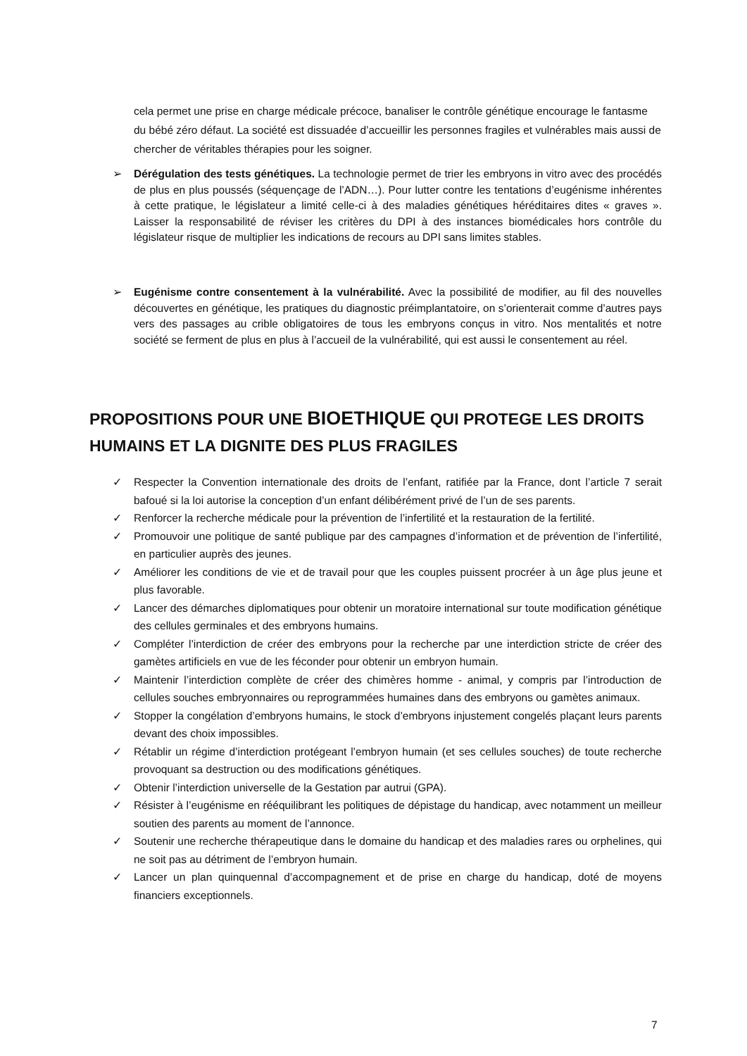cela permet une prise en charge médicale précoce, banaliser le contrôle génétique encourage le fantasme du bébé zéro défaut. La société est dissuadée d’accueillir les personnes fragiles et vulnérables mais aussi de chercher de véritables thérapies pour les soigner.
➢ Dérégulation des tests génétiques. La technologie permet de trier les embryons in vitro avec des procédés de plus en plus poussés (séquençage de l’ADN…). Pour lutter contre les tentations d’eugénisme inhérentes à cette pratique, le législateur a limité celle-ci à des maladies génétiques héréditaires dites « graves ». Laisser la responsabilité de réviser les critères du DPI à des instances biomédicales hors contrôle du législateur risque de multiplier les indications de recours au DPI sans limites stables.
➢ Eugénisme contre consentement à la vulnérabilité. Avec la possibilité de modifier, au fil des nouvelles découvertes en génétique, les pratiques du diagnostic préimplantatoire, on s’orienterait comme d’autres pays vers des passages au crible obligatoires de tous les embryons conçus in vitro. Nos mentalités et notre société se ferment de plus en plus à l’accueil de la vulnérabilité, qui est aussi le consentement au réel.
PROPOSITIONS POUR UNE BIOETHIQUE QUI PROTEGE LES DROITS HUMAINS ET LA DIGNITE DES PLUS FRAGILES
✓ Respecter la Convention internationale des droits de l’enfant, ratifiée par la France, dont l’article 7 serait bafoué si la loi autorise la conception d’un enfant délibérément privé de l’un de ses parents.
✓ Renforcer la recherche médicale pour la prévention de l’infertilité et la restauration de la fertilité.
✓ Promouvoir une politique de santé publique par des campagnes d’information et de prévention de l’infertilité, en particulier auprès des jeunes.
✓ Améliorer les conditions de vie et de travail pour que les couples puissent procréer à un âge plus jeune et plus favorable.
✓ Lancer des démarches diplomatiques pour obtenir un moratoire international sur toute modification génétique des cellules germinales et des embryons humains.
✓ Compléter l’interdiction de créer des embryons pour la recherche par une interdiction stricte de créer des gamètes artificiels en vue de les féconder pour obtenir un embryon humain.
✓ Maintenir l’interdiction complète de créer des chimères homme - animal, y compris par l’introduction de cellules souches embryonnaires ou reprogrammées humaines dans des embryons ou gamètes animaux.
✓ Stopper la congélation d’embryons humains, le stock d’embryons injustement congelés plaçant leurs parents devant des choix impossibles.
✓ Rétablir un régime d’interdiction protégeant l’embryon humain (et ses cellules souches) de toute recherche provoquant sa destruction ou des modifications génétiques.
✓ Obtenir l’interdiction universelle de la Gestation par autrui (GPA).
✓ Résister à l’eugénisme en rééquilibrant les politiques de dépistage du handicap, avec notamment un meilleur soutien des parents au moment de l’annonce.
✓ Soutenir une recherche thérapeutique dans le domaine du handicap et des maladies rares ou orphelines, qui ne soit pas au détriment de l’embryon humain.
✓ Lancer un plan quinquennal d’accompagnement et de prise en charge du handicap, doté de moyens financiers exceptionnels.
7